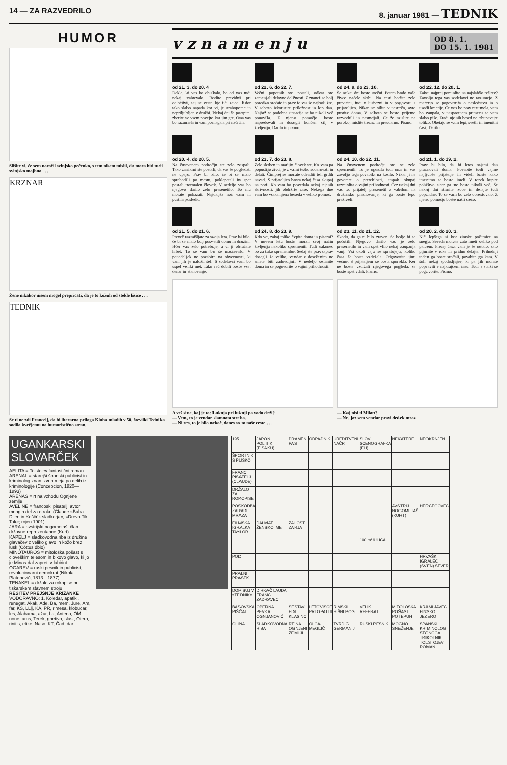14 — ZA RAZVEDRILO 8. januar 1981 — TEDNIK
HUMOR
Slišite vi, če sem naročil svinjsko pečenko, s tem nisem mislil, da mora biti tudi svinjsko majhna . . .
KRZNAR
Žene nikakor nisem mogel prepričati, da je to kožuh od stekle lisice . . .
TEDNIK
Se ti ne zdi Francelj, da bi literarna priloga Kluba mladih v 50. številki Tednika sodila kvečjemu na humoristično stran.
v z n a m e n j u
OD 8. 1.
DO 15. 1. 1981
od 21. 3. do 20. 4
Dekle, ki vas bo obiskalo, bo od vas tudi nekaj zahtevalo. Bodite previdni pri odločitvi, saj ne veste kje tiči zajec. Kdor tako slabo napada kot vi, je strahopetec in nepriljubljen v družbi. Nekaj dni še potrpite, zberite se vsem povejte kar jim gre. Ona vas bo razumela in vam pomagala pri načrtih.
od 22. 6. do 22. 7.
Večni popotnik ste postali, odkar ste zamenjali delovne dolžnosti. Z znanci se bolj poredko srečate in prav to vas še najbolj žre. V soboto izkoristite priložnost in lep dan. Najbrž se podobna situacija ne bo nikoli več ponovila. Z njeno pomočjo boste napredovali in dosegli končen cilj v življenju. Darilo in pismo.
od 24. 9. do 23. 10.
Še nekaj dni boste srečni. Potem bodo vaše živce načele skrbi. Na cesti bodite zelo previdni, tudi v ljubezni in v pogovoru s prijateljico. Nikar ne silite v nesrečo, avto pustite doma. V soboto se boste prijetno razvedrili in nasmejali. Če že mislite na poroko, mislite trezno in preudarno. Pismo.
od 22. 12. do 20. 1.
Zakaj najprej pomislite na najslabšo rešitev? Zavoljo tega vas sodelavci ne razumejo. Z materjo se pogovorita o nasledstvu in o usodi kmetije. Če vas bo prav razumela, vam bo zaupala, v nasprotnem primeru se vam slabo piše. Zradi njenih besed ne obupavajte toliko. Obetajo se vam lepi, svetli in imenitni časi. Darilo.
od 20. 4. do 20. 5.
Na čustvenem področju ste zelo zaspali. Tako zanikrni ste postali, da vas še pogledati ne upajo. Prav bi bilo, če bi se malo sprehodili po mestu, poklepetali in spet postali normalen človek. V nedeljo vas bo njegovo darilo zelo presenetilo. To mu morate pokazati. Najdaljša noč vam ni pustila posledic.
od 23. 7. do 23. 8.
Zelo skrben in marljiv človek ste. Ko vam pa popustijo živci, je z vami težko sodelovati in delati. Čimprej se morate odvaditi teh grdih navad. S prijateljico bosta nekaj časa skupaj na poti. Ko vam bo povedala nekaj njenih skrivnosti, jih obdržite zase. Nekega dne vam bo vsaka njena beseda v veliko pomoč.
od 24. 10. do 22. 11.
Na čustvenem področju ste se zelo spremenili. To je opazila tudi ona in vas zavoljo tega povabila na kosilo. Nikar ji ne govorite o preteklosti, ampak skupaj razmislita o vajini prihodnosti. Čez nekaj dni vas bo prijatelj presenetil z vabilom na družinsko praznovanje, ki ga boste lepo preživeli.
od 21. 1. do 19. 2.
Prav bi bilo, da bi letos rojstni dan praznovali doma. Povabite tudi vajine najljubše prijatelje in videli boste kako imenitno se boste imeli. V torek kupite pohištvo sicer ga ne boste nikoli več. Še nekaj dni stisnite zobe in delajte tudi popoldne. To se vam bo zelo obrestovalo. Z njeno pomočjo boste našli srečo.
od 21. 5. do 21. 6.
Preveč razmišljate za svoja leta. Prav bi bilo, če bi se malo bolj posvetili domu in družini. Hčer vas zelo potrebuje, a vi ji obračate hrbet. To se vam bo še maščevalo. V ponedeljek ne pozabite na obveznosti, ki vam jih je naložil šef. S sodelavci vam bo uspel veliki met. Tako reč dobili boste vse: denar in stanovanje.
od 24. 8. do 23. 9.
Kdo ve, zakaj toliko čepite doma in pisarni? V novem letu boste morali svoj način življenja nekoliko spremeniti. Tudi zakonec bo za tako spremembo. Sedaj ste pravzaprav dosegli že veliko, vendar z doseženim ne smete biti zadovoljni. V nedeljo ostanite doma in se pogovorite o vajini prihodnosti.
od 23. 11. do 21. 12.
Škoda, da ga ni bilo zraven. Še bolje bi se počutili. Njegovo darilo vas je zelo presenetilo in vam spet vlilo nekaj zaupanja vanj. Vsi okoli vaju se sprašujejo, koliko časa še bosta vzdržala. Odgovorite jim: večno. S prijateljem se bosta sporekla. Ker ne boste vzdržali njegovega pogleda, se boste spet vdali. Pismo.
od 20. 2. do 20. 3.
Nič lepšega ni kot zimske počitnice na snegu. Seveda morate zato imeti veliko pod palcem. Precej časa vam je še ostalo, zato pljunite v roke in pridno delajte. Prihodnji teden ga boste srečali, povabite ga kam. V šoli nekaj spodrsljajev, ki pa jih morate popraviti v najkrajšem času. Tudi s starši se pogovorite. Pismo.
A veš sine, kaj je to: Luknja pri luknji pa vodo drži?
— Vem, to je vendar slamnata streha.
— Ni res, to je bilo nekoč, danes so to naše ceste . . .
— Kaj nisi ti Milan?
— Ne, jaz sem vendar pravi dedek mraz
UGANKARSKI SLOVARČEK
AELITA = Tolstojev fantastični roman
ARENAL = starejši španski publicist in kriminolog znan izven meja po delih iz kriminologije (Concepcion, 1820—1893)
ARENAS = rt na vzhodu Ognjene zemlje
AVELINE = francoski pisatelj, avtor mnogih del za otroke (Claude »Baba Dijen in Koščék sladkorja«, »Drevo Tik-Tak«; rojen 1901)
JARA = avstrijski nogometaš, član državne reprezentance (Kurt)
KAPELJ = sladkovodna riba iz družine glavačev z veliko glavo in kožo brez lusk (Cóttus óbio)
MINOTAUROS = mitološka pošast s človeškim telesom in bikovo glavo, ki jo je Minos dal zapreti v labirint
OGAREV = ruski pesnik in publicist, revolucionarni demokrat (Nikolaj Platonovič, 1813—1877)
TENAKEL = držalo za rokopise pri tiskarskem stavnem stroju
REŠITEV PREJŠNJE KRIŽANKE
VODORAVNO: 1. Koledar, apatiki, renegat, Akak, Ade, Ba, mem, Jure, Am, far, KS, LLlj, KA, PR, rimesa, klobučar, les, Alabama, ažur, La, Antena, OM, none, aras, Terek, gnetivo, slast, Otero, rinitis, etike, Naso, KT, Čad, dar.
| 195 | JAPON. POLITIK (EISAKU) | PRAMEN, PAS | ODPADNIK | UREDITVENI NAČRT | SLOV. SCENOGRAFKA (ELI) | NEKATERE | NEOKRNJEN |
| ŠPORTNIK S PUŠKO | | | | | | | |
| FRANC. PISATELJ (CLAUDE) | | | | | | | |
| DRŽALO ZA ROKOPISE | | | | | | | |
| POSKODBA ZARADI MRAZA | | | | | | AVSTRIJ. NOGOMETAŠ (KURT) | HERCEGOVEC |
| FILMSKA IGRALKA TAYLOR | DALMAT. ŽENSKO IME | ŽALOST ZARJA | | | | | |
| | | | | | 100 m² ULICA | | |
| POD | | | | | | | HRVAŠKI IGRALEC (SVEN) SEVER |
| PRALNI PRAŠEK | | | | | | | |
| DOPISUJ V »TEDNIK« | DIRKAČ LAUDA FRANC ZADRAVEC | | | | | | |
| BASOVSKA PIŠČAL | OPERNA PEVKA OGNJANOVIĆ | ŠESTAVIL EDI KLASINC | LETOVIŠČE PRI OPATIJI | RIMSKI HIŠNI BOG | VELIK REFERAT | MITOLOŠKA POŠAST POTEPUH | KRAMLJAVEC FINSKO JEZERO |
| GLINA | SLADKOVODNA RIBA | RT NA OGNJENI ZEMLJI | OLGA MEGLIČ | TVRDIČ GERMANIJ | RUSKI PESNIK | MOČNO SNEŽENJE | ŠPANSKI KRIMINOLOG STONOGA TRIKOTNIK TOLSTOJEV ROMAN |